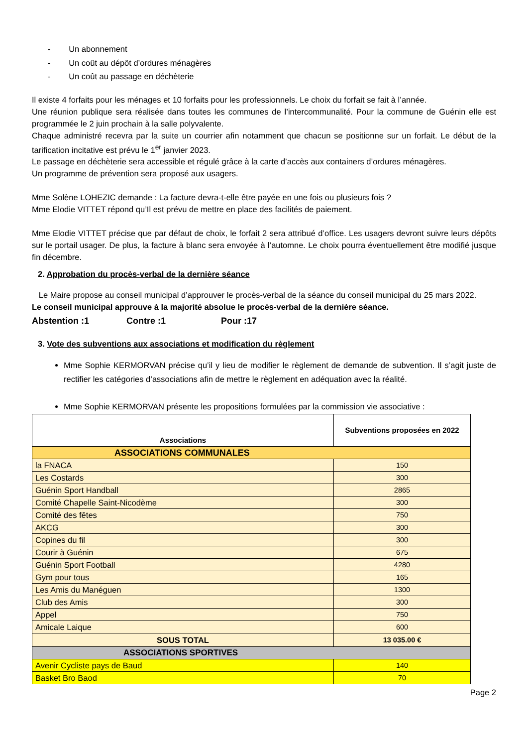- Un abonnement
- Un coût au dépôt d’ordures ménagères
- Un coût au passage en déchèterie
Il existe 4 forfaits pour les ménages et 10 forfaits pour les professionnels. Le choix du forfait se fait à l’année.
Une réunion publique sera réalisée dans toutes les communes de l’intercommunalité. Pour la commune de Guénin elle est programmée le 2 juin prochain à la salle polyvalente.
Chaque administré recevra par la suite un courrier afin notamment que chacun se positionne sur un forfait. Le début de la tarification incitative est prévu le 1<sup>er</sup> janvier 2023.
Le passage en déchèterie sera accessible et régulé grâce à la carte d’accès aux containers d’ordures ménagères.
Un programme de prévention sera proposé aux usagers.
Mme Solène LOHEZIC demande : La facture devra-t-elle être payée en une fois ou plusieurs fois ?
Mme Elodie VITTET répond qu’Il est prévu de mettre en place des facilités de paiement.
Mme Elodie VITTET précise que par défaut de choix, le forfait 2 sera attribué d’office. Les usagers devront suivre leurs dépôts sur le portail usager. De plus, la facture à blanc sera envoyée à l’automne. Le choix pourra éventuellement être modifié jusque fin décembre.
2. Approbation du procès-verbal de la dernière séance
Le Maire propose au conseil municipal d’approuver le procès-verbal de la séance du conseil municipal du 25 mars 2022.
Le conseil municipal approuve à la majorité absolue le procès-verbal de la dernière séance.
Abstention :1 Contre :1 Pour :17
3. Vote des subventions aux associations et modification du règlement
Mme Sophie KERMORVAN précise qu’il y lieu de modifier le règlement de demande de subvention. Il s’agit juste de rectifier les catégories d’associations afin de mettre le règlement en adéquation avec la réalité.
Mme Sophie KERMORVAN présente les propositions formulées par la commission vie associative :
| Associations | Subventions proposées en 2022 |
| --- | --- |
| ASSOCIATIONS COMMUNALES | |
| la FNACA | 150 |
| Les Costards | 300 |
| Guénin Sport Handball | 2865 |
| Comité Chapelle Saint-Nicodème | 300 |
| Comité des fêtes | 750 |
| AKCG | 300 |
| Copines du fil | 300 |
| Courir à Guénin | 675 |
| Guénin Sport Football | 4280 |
| Gym pour tous | 165 |
| Les Amis du Manéguen | 1300 |
| Club des Amis | 300 |
| Appel | 750 |
| Amicale Laique | 600 |
| SOUS TOTAL | 13 035.00 € |
| ASSOCIATIONS SPORTIVES | |
| Avenir Cycliste pays de Baud | 140 |
| Basket Bro Baod | 70 |
Page 2